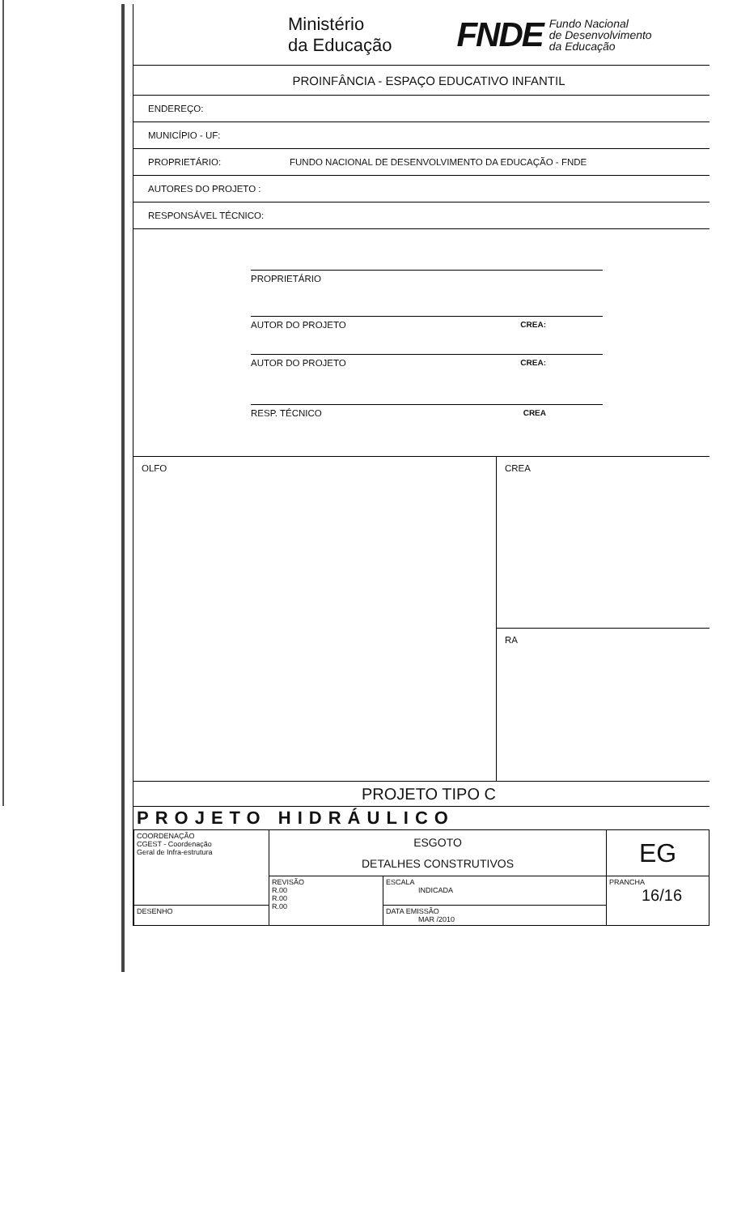Ministério
da Educação
FNDE
Fundo Nacional
de Desenvolvimento
da Educação
PROINFÂNCIA - ESPAÇO EDUCATIVO INFANTIL
ENDEREÇO:
MUNICÍPIO - UF:
PROPRIETÁRIO: FUNDO NACIONAL DE DESENVOLVIMENTO DA EDUCAÇÃO - FNDE
AUTORES DO PROJETO :
RESPONSÁVEL TÉCNICO:
PROPRIETÁRIO
AUTOR DO PROJETO CREA:
AUTOR DO PROJETO CREA:
RESP. TÉCNICO CREA
OLFO
CREA
RA
PROJETO TIPO C
PROJETO HIDRÁULICO
| COORDENAÇÃO CGEST - Coordenação Geral de Infra-estrutura | ESGOTO DETALHES CONSTRUTIVOS | | EG |
| | REVISÃO R.00 R.00 R.00 | ESCALA INDICADA | PRANCHA 16/16 |
| DESENHO | | DATA EMISSÃO MAR /2010 | |